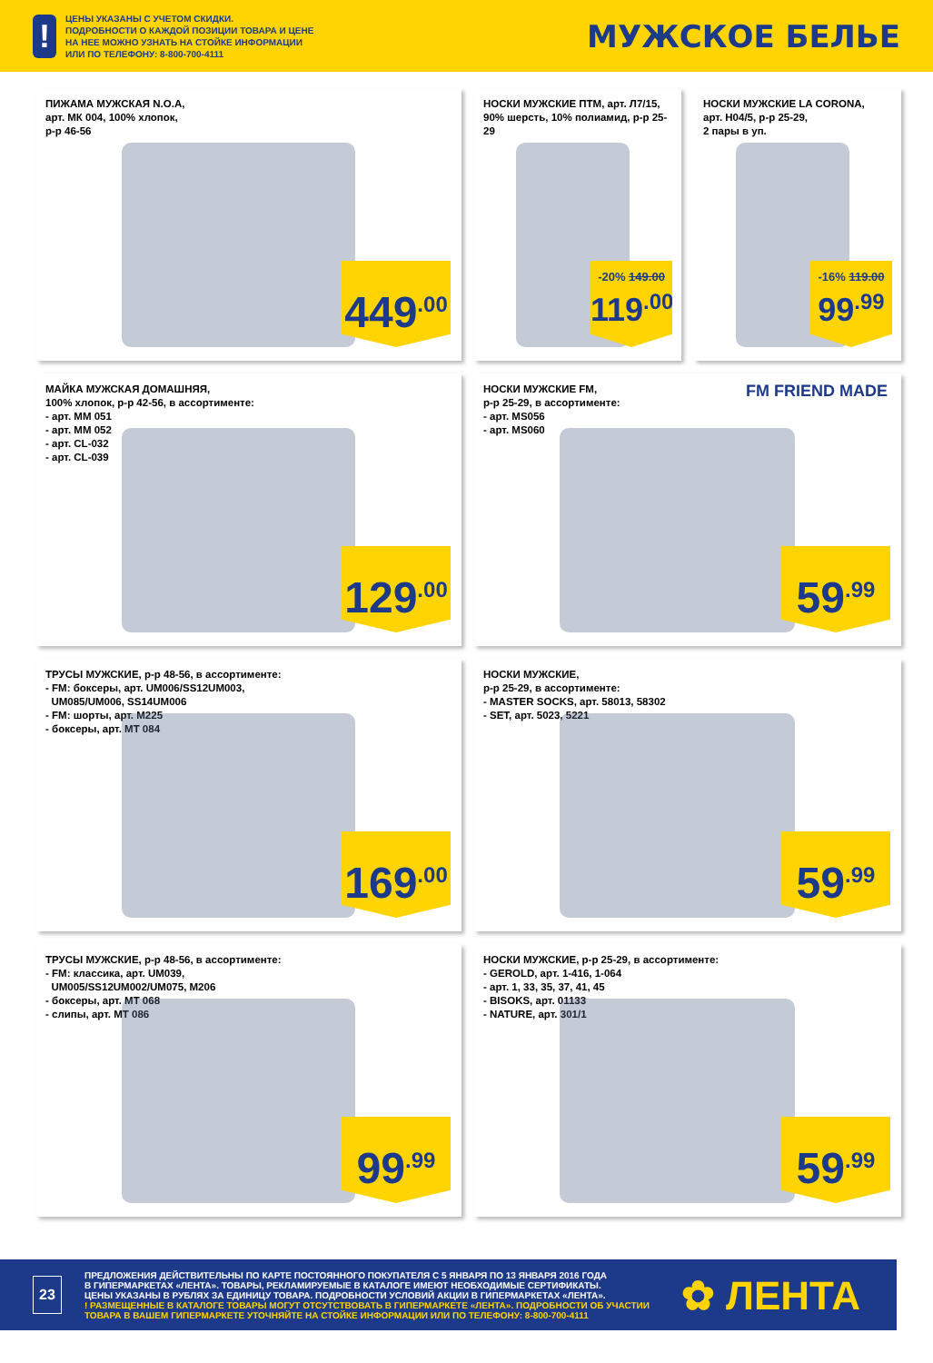!
ЦЕНЫ УКАЗАНЫ С УЧЕТОМ СКИДКИ.
ПОДРОБНОСТИ О КАЖДОЙ ПОЗИЦИИ ТОВАРА И ЦЕНЕ
НА НЕЕ МОЖНО УЗНАТЬ НА СТОЙКЕ ИНФОРМАЦИИ
ИЛИ ПО ТЕЛЕФОНУ: 8-800-700-4111
МУЖСКОЕ БЕЛЬЕ
ПИЖАМА МУЖСКАЯ N.O.A,
арт. МК 004, 100% хлопок,
р-р 46-56
449<sup>.00</sup>
НОСКИ МУЖСКИЕ ПТМ, арт. Л7/15,
90% шерсть, 10% полиамид, р-р 25-29
-20% 149.00
119<sup>.00</sup>
НОСКИ МУЖСКИЕ LA CORONA,
арт. Н04/5, р-р 25-29,
2 пары в уп.
-16% 119.00
99<sup>.99</sup>
МАЙКА МУЖСКАЯ ДОМАШНЯЯ,
100% хлопок, р-р 42-56, в ассортименте:
- арт. MM 051
- арт. MM 052
- арт. CL-032
- арт. CL-039
129<sup>.00</sup>
НОСКИ МУЖСКИЕ FM,
р-р 25-29, в ассортименте:
- арт. MS056
- арт. MS060
FM FRIEND MADE
59<sup>.99</sup>
ТРУСЫ МУЖСКИЕ, р-р 48-56, в ассортименте:
- FM: боксеры, арт. UM006/SS12UM003,
UM085/UM006, SS14UM006
- FM: шорты, арт. M225
- боксеры, арт. MT 084
169<sup>.00</sup>
НОСКИ МУЖСКИЕ,
р-р 25-29, в ассортименте:
- MASTER SOCKS, арт. 58013, 58302
- SET, арт. 5023, 5221
59<sup>.99</sup>
ТРУСЫ МУЖСКИЕ, р-р 48-56, в ассортименте:
- FM: классика, арт. UM039,
UM005/SS12UM002/UM075, M206
- боксеры, арт. MT 068
- слипы, арт. MT 086
99<sup>.99</sup>
НОСКИ МУЖСКИЕ, р-р 25-29, в ассортименте:
- GEROLD, арт. 1-416, 1-064
- арт. 1, 33, 35, 37, 41, 45
- BISOKS, арт. 01133
- NATURE, арт. 301/1
59<sup>.99</sup>
23
ПРЕДЛОЖЕНИЯ ДЕЙСТВИТЕЛЬНЫ ПО КАРТЕ ПОСТОЯННОГО ПОКУПАТЕЛЯ С 5 ЯНВАРЯ ПО 13 ЯНВАРЯ 2016 ГОДА
В ГИПЕРМАРКЕТАХ «ЛЕНТА». ТОВАРЫ, РЕКЛАМИРУЕМЫЕ В КАТАЛОГЕ ИМЕЮТ НЕОБХОДИМЫЕ СЕРТИФИКАТЫ.
ЦЕНЫ УКАЗАНЫ В РУБЛЯХ ЗА ЕДИНИЦУ ТОВАРА. ПОДРОБНОСТИ УСЛОВИЙ АКЦИИ В ГИПЕРМАРКЕТАХ «ЛЕНТА».
! РАЗМЕЩЕННЫЕ В КАТАЛОГЕ ТОВАРЫ МОГУТ ОТСУТСТВОВАТЬ В ГИПЕРМАРКЕТЕ «ЛЕНТА». ПОДРОБНОСТИ ОБ УЧАСТИИ
ТОВАРА В ВАШЕМ ГИПЕРМАРКЕТЕ УТОЧНЯЙТЕ НА СТОЙКЕ ИНФОРМАЦИИ ИЛИ ПО ТЕЛЕФОНУ: 8-800-700-4111
✿ ЛЕНТА